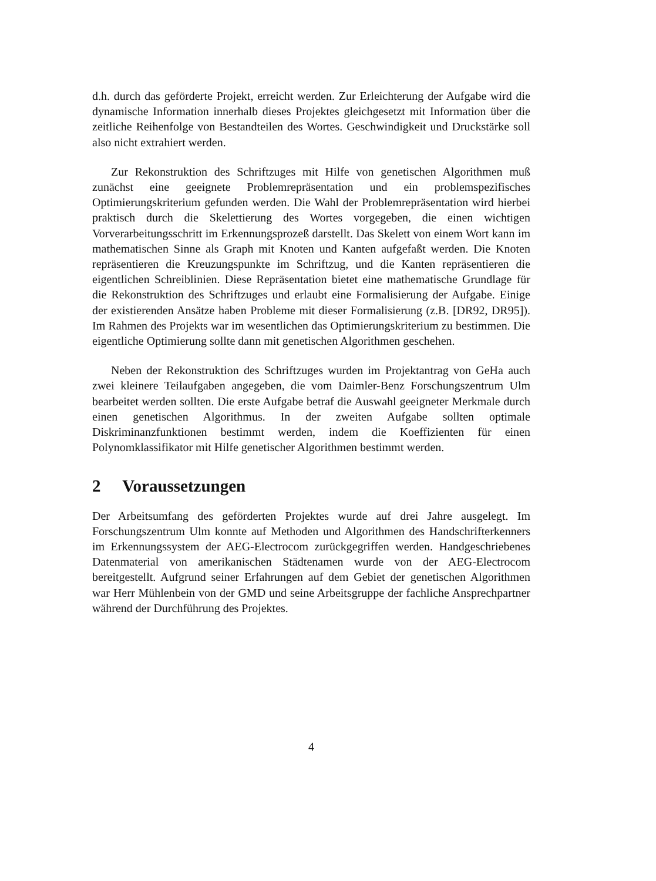d.h. durch das geförderte Projekt, erreicht werden. Zur Erleichterung der Aufgabe wird die dynamische Information innerhalb dieses Projektes gleichgesetzt mit Information über die zeitliche Reihenfolge von Bestandteilen des Wortes. Geschwindigkeit und Druckstärke soll also nicht extrahiert werden.
Zur Rekonstruktion des Schriftzuges mit Hilfe von genetischen Algorithmen muß zunächst eine geeignete Problemrepräsentation und ein problemspezifisches Optimierungskriterium gefunden werden. Die Wahl der Problemrepräsentation wird hierbei praktisch durch die Skelettierung des Wortes vorgegeben, die einen wichtigen Vorverarbeitungsschritt im Erkennungsprozeß darstellt. Das Skelett von einem Wort kann im mathematischen Sinne als Graph mit Knoten und Kanten aufgefaßt werden. Die Knoten repräsentieren die Kreuzungspunkte im Schriftzug, und die Kanten repräsentieren die eigentlichen Schreiblinien. Diese Repräsentation bietet eine mathematische Grundlage für die Rekonstruktion des Schriftzuges und erlaubt eine Formalisierung der Aufgabe. Einige der existierenden Ansätze haben Probleme mit dieser Formalisierung (z.B. [DR92, DR95]). Im Rahmen des Projekts war im wesentlichen das Optimierungskriterium zu bestimmen. Die eigentliche Optimierung sollte dann mit genetischen Algorithmen geschehen.
Neben der Rekonstruktion des Schriftzuges wurden im Projektantrag von GeHa auch zwei kleinere Teilaufgaben angegeben, die vom Daimler-Benz Forschungszentrum Ulm bearbeitet werden sollten. Die erste Aufgabe betraf die Auswahl geeigneter Merkmale durch einen genetischen Algorithmus. In der zweiten Aufgabe sollten optimale Diskriminanzfunktionen bestimmt werden, indem die Koeffizienten für einen Polynomklassifikator mit Hilfe genetischer Algorithmen bestimmt werden.
2 Voraussetzungen
Der Arbeitsumfang des geförderten Projektes wurde auf drei Jahre ausgelegt. Im Forschungszentrum Ulm konnte auf Methoden und Algorithmen des Handschrifterkenners im Erkennungssystem der AEG-Electrocom zurückgegriffen werden. Handgeschriebenes Datenmaterial von amerikanischen Städtenamen wurde von der AEG-Electrocom bereitgestellt. Aufgrund seiner Erfahrungen auf dem Gebiet der genetischen Algorithmen war Herr Mühlenbein von der GMD und seine Arbeitsgruppe der fachliche Ansprechpartner während der Durchführung des Projektes.
4